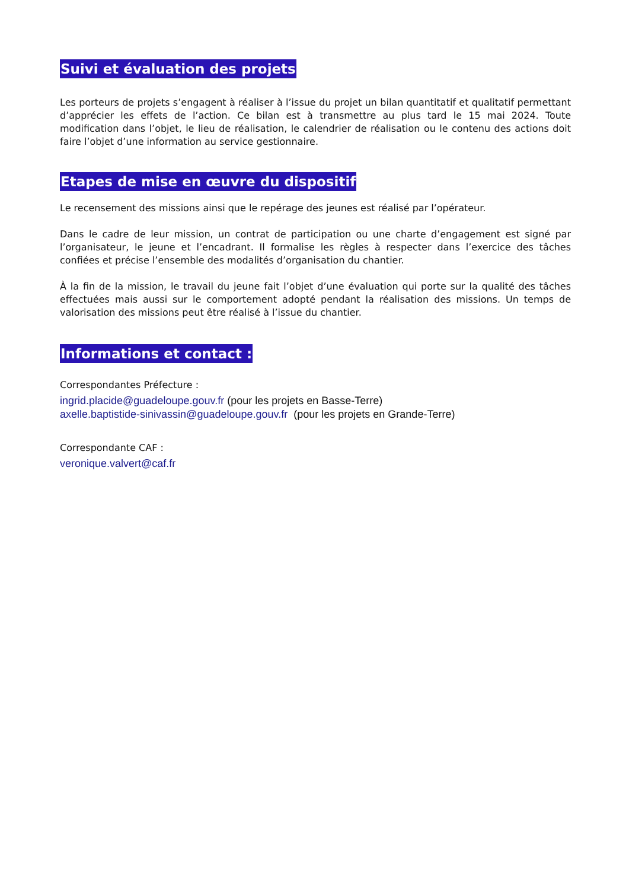Suivi et évaluation des projets
Les porteurs de projets s’engagent à réaliser à l’issue du projet un bilan quantitatif et qualitatif permettant d’apprécier les effets de l’action. Ce bilan est à transmettre au plus tard le 15 mai 2024. Toute modification dans l’objet, le lieu de réalisation, le calendrier de réalisation ou le contenu des actions doit faire l’objet d’une information au service gestionnaire.
Etapes de mise en œuvre du dispositif
Le recensement des missions ainsi que le repérage des jeunes est réalisé par l’opérateur.
Dans le cadre de leur mission, un contrat de participation ou une charte d’engagement est signé par l’organisateur, le jeune et l’encadrant. Il formalise les règles à respecter dans l’exercice des tâches confiées et précise l’ensemble des modalités d’organisation du chantier.
À la fin de la mission, le travail du jeune fait l’objet d’une évaluation qui porte sur la qualité des tâches effectuées mais aussi sur le comportement adopté pendant la réalisation des missions. Un temps de valorisation des missions peut être réalisé à l’issue du chantier.
Informations et contact :
Correspondantes Préfecture :
ingrid.placide@guadeloupe.gouv.fr (pour les projets en Basse-Terre)
axelle.baptistide-sinivassin@guadeloupe.gouv.fr (pour les projets en Grande-Terre)
Correspondante CAF :
veronique.valvert@caf.fr